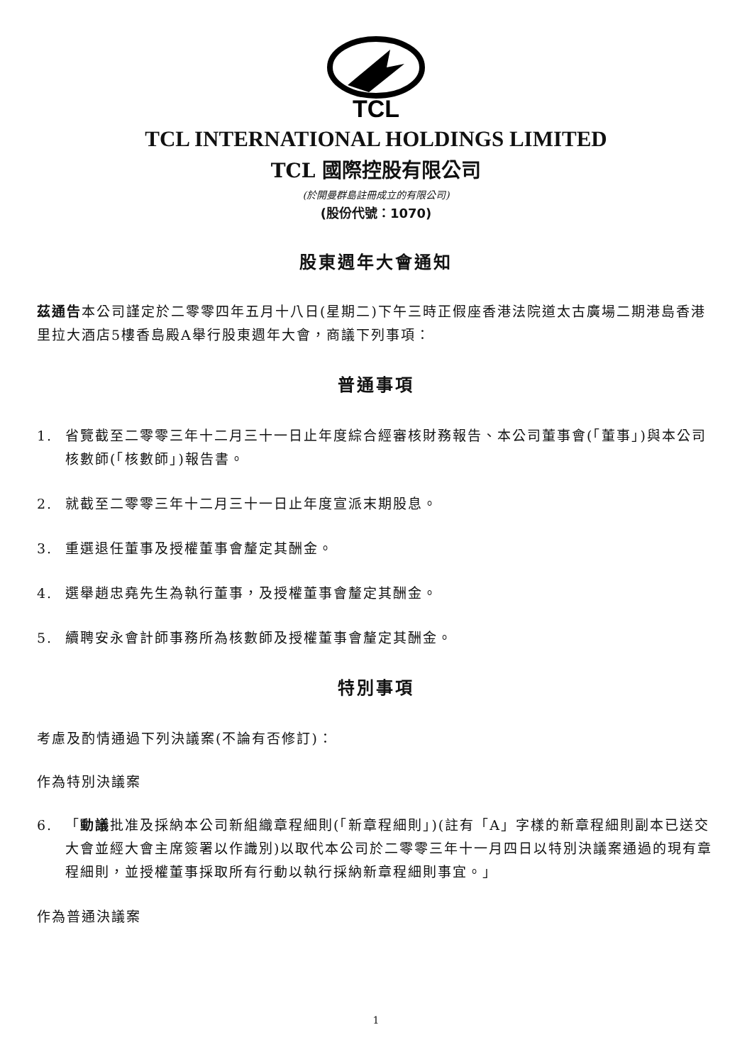TCL
TCL INTERNATIONAL HOLDINGS LIMITED
TCL 國際控股有限公司
(於開曼群島註冊成立的有限公司)
(股份代號：1070)
股東週年大會通知
茲通告本公司謹定於二零零四年五月十八日(星期二)下午三時正假座香港法院道太古廣場二期港島香港里拉大酒店5樓香島殿A舉行股東週年大會，商議下列事項：
普通事項
1. 省覽截至二零零三年十二月三十一日止年度綜合經審核財務報告、本公司董事會(「董事」)與本公司核數師(「核數師」)報告書。
2. 就截至二零零三年十二月三十一日止年度宣派末期股息。
3. 重選退任董事及授權董事會釐定其酬金。
4. 選舉趙忠堯先生為執行董事，及授權董事會釐定其酬金。
5. 續聘安永會計師事務所為核數師及授權董事會釐定其酬金。
特別事項
考慮及酌情通過下列決議案(不論有否修訂)：
作為特別決議案
6. 「動議批准及採納本公司新組織章程細則(「新章程細則」)(註有「A」字樣的新章程細則副本已送交大會並經大會主席簽署以作識別)以取代本公司於二零零三年十一月四日以特別決議案通過的現有章程細則，並授權董事採取所有行動以執行採納新章程細則事宜。」
作為普通決議案
1